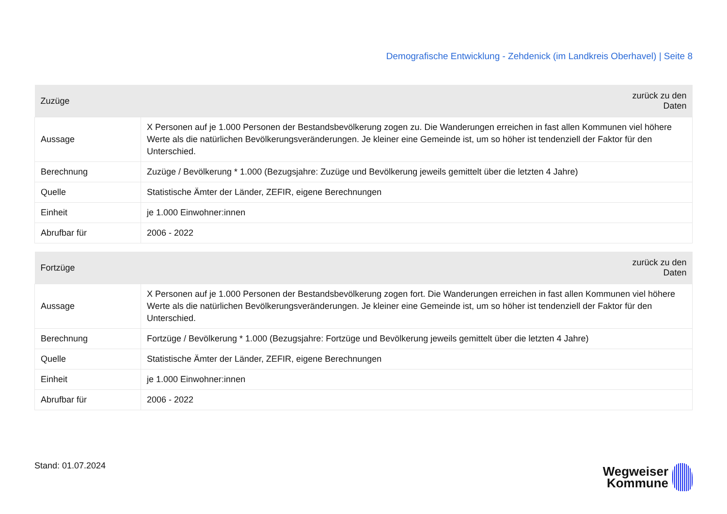Demografische Entwicklung - Zehdenick (im Landkreis Oberhavel) | Seite 8
| Zuzüge | zurück zu den Daten |
| --- | --- |
| Aussage | X Personen auf je 1.000 Personen der Bestandsbevölkerung zogen zu. Die Wanderungen erreichen in fast allen Kommunen viel höhere Werte als die natürlichen Bevölkerungsveränderungen. Je kleiner eine Gemeinde ist, um so höher ist tendenziell der Faktor für den Unterschied. |
| Berechnung | Zuzüge / Bevölkerung * 1.000 (Bezugsjahre: Zuzüge und Bevölkerung jeweils gemittelt über die letzten 4 Jahre) |
| Quelle | Statistische Ämter der Länder, ZEFIR, eigene Berechnungen |
| Einheit | je 1.000 Einwohner:innen |
| Abrufbar für | 2006 - 2022 |
| Fortzüge | zurück zu den Daten |
| --- | --- |
| Aussage | X Personen auf je 1.000 Personen der Bestandsbevölkerung zogen fort. Die Wanderungen erreichen in fast allen Kommunen viel höhere Werte als die natürlichen Bevölkerungsveränderungen. Je kleiner eine Gemeinde ist, um so höher ist tendenziell der Faktor für den Unterschied. |
| Berechnung | Fortzüge / Bevölkerung * 1.000 (Bezugsjahre: Fortzüge und Bevölkerung jeweils gemittelt über die letzten 4 Jahre) |
| Quelle | Statistische Ämter der Länder, ZEFIR, eigene Berechnungen |
| Einheit | je 1.000 Einwohner:innen |
| Abrufbar für | 2006 - 2022 |
Stand: 01.07.2024
Wegweiser
Kommune